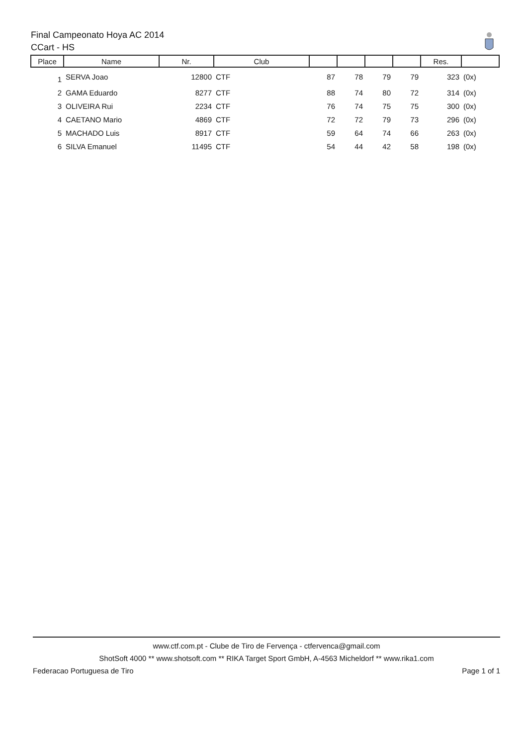Final Campeonato Hoya AC 2014
CCart - HS
| Place | Name | Nr. | Club | | | | | Res. | |
| --- | --- | --- | --- | --- | --- | --- | --- | --- | --- |
| 1 | SERVA Joao | 12800 | CTF | 87 | 78 | 79 | 79 | 323 | (0x) |
| 2 | GAMA Eduardo | 8277 | CTF | 88 | 74 | 80 | 72 | 314 | (0x) |
| 3 | OLIVEIRA Rui | 2234 | CTF | 76 | 74 | 75 | 75 | 300 | (0x) |
| 4 | CAETANO Mario | 4869 | CTF | 72 | 72 | 79 | 73 | 296 | (0x) |
| 5 | MACHADO Luis | 8917 | CTF | 59 | 64 | 74 | 66 | 263 | (0x) |
| 6 | SILVA Emanuel | 11495 | CTF | 54 | 44 | 42 | 58 | 198 | (0x) |
www.ctf.com.pt - Clube de Tiro de Fervença - ctfervenca@gmail.com
ShotSoft 4000 ** www.shotsoft.com ** RIKA Target Sport GmbH, A-4563 Micheldorf ** www.rika1.com
Federacao Portuguesa de Tiro Page 1 of 1